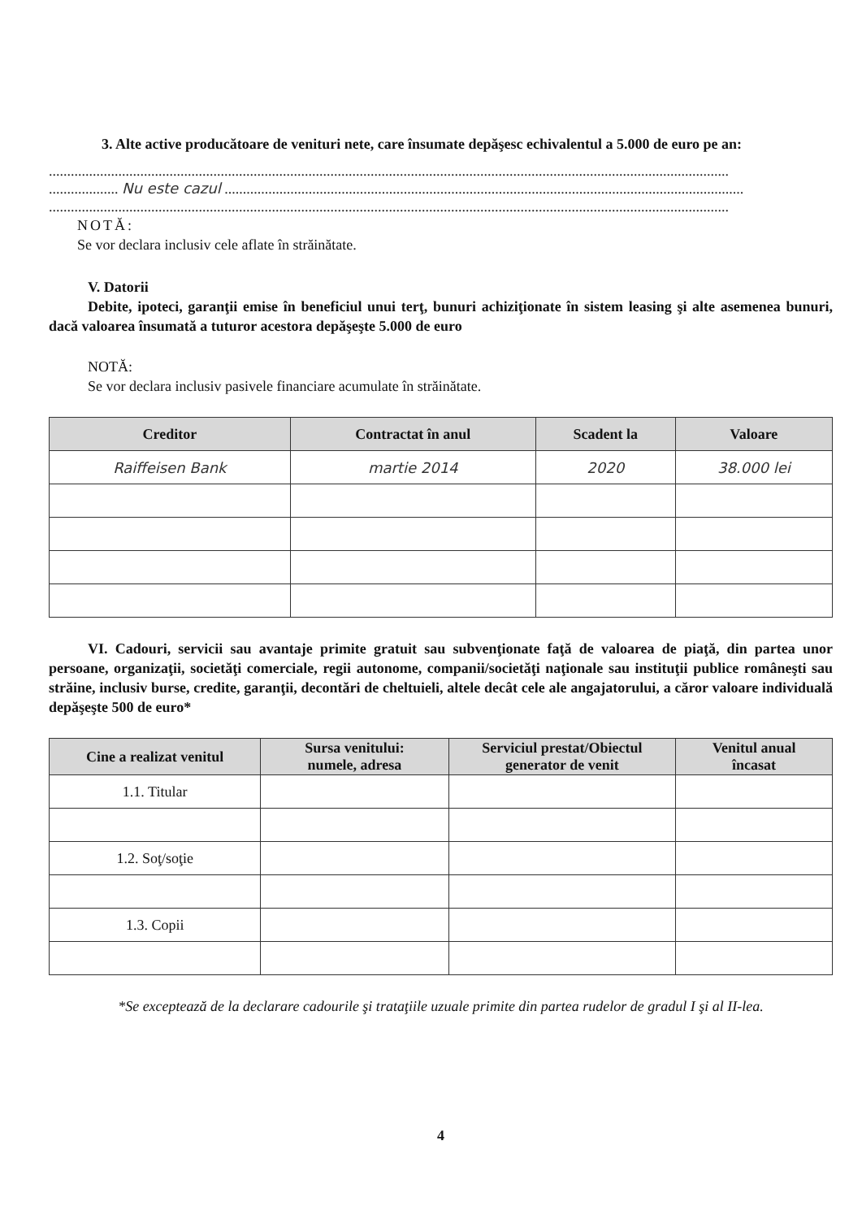3. Alte active producătoare de venituri nete, care însumate depăşesc echivalentul a 5.000 de euro pe an:
..........................................................................................................................................................................................
................... Nu este cazul ..............................................................................................................................................
..........................................................................................................................................................................................
NOTĂ:
Se vor declara inclusiv cele aflate în străinătate.
V. Datorii
Debite, ipoteci, garanţii emise în beneficiul unui terţ, bunuri achiziţionate în sistem leasing şi alte asemenea bunuri, dacă valoarea însumată a tuturor acestora depăşeşte 5.000 de euro
NOTĂ:
Se vor declara inclusiv pasivele financiare acumulate în străinătate.
| Creditor | Contractat în anul | Scadent la | Valoare |
| --- | --- | --- | --- |
| Raiffeisen Bank | martie 2014 | 2020 | 38.000 lei |
VI. Cadouri, servicii sau avantaje primite gratuit sau subvenţionate faţă de valoarea de piaţă, din partea unor persoane, organizaţii, societăţi comerciale, regii autonome, companii/societăţi naţionale sau instituţii publice româneşti sau străine, inclusiv burse, credite, garanţii, decontări de cheltuieli, altele decât cele ale angajatorului, a căror valoare individuală depăşeşte 500 de euro*
| Cine a realizat venitul | Sursa venitului: numele, adresa | Serviciul prestat/Obiectul generator de venit | Venitul anual încasat |
| --- | --- | --- | --- |
| 1.1. Titular | | | |
| 1.2. Soţ/soţie | | | |
| 1.3. Copii | | | |
*Se exceptează de la declarare cadourile şi trataţiile uzuale primite din partea rudelor de gradul I şi al II-lea.
4